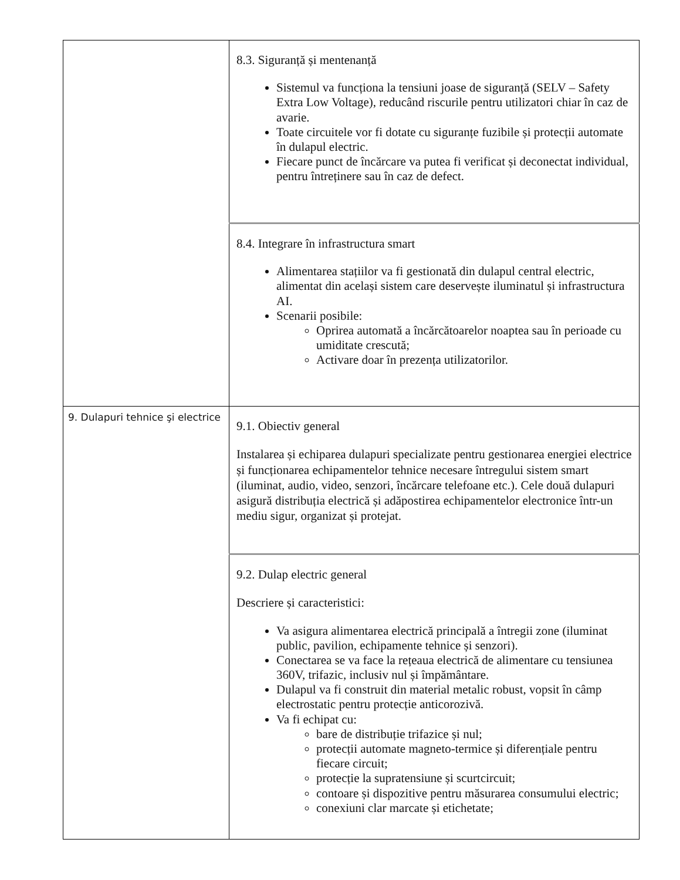| | 8.3. Siguranță și mentenanță Sistemul va funcționa la tensiuni joase de siguranță (SELV – Safety Extra Low Voltage), reducând riscurile pentru utilizatori chiar în caz de avarie. Toate circuitele vor fi dotate cu siguranțe fuzibile și protecții automate în dulapul electric. Fiecare punct de încărcare va putea fi verificat și deconectat individual, pentru întreținere sau în caz de defect. |
| | 8.4. Integrare în infrastructura smart Alimentarea stațiilor va fi gestionată din dulapul central electric, alimentat din același sistem care deservește iluminatul și infrastructura AI. Scenarii posibile: Oprirea automată a încărcătoarelor noaptea sau în perioade cu umiditate crescută; Activare doar în prezența utilizatorilor. |
| 9. Dulapuri tehnice şi electrice | 9.1. Obiectiv general Instalarea și echiparea dulapuri specializate pentru gestionarea energiei electrice și funcționarea echipamentelor tehnice necesare întregului sistem smart (iluminat, audio, video, senzori, încărcare telefoane etc.). Cele două dulapuri asigură distribuția electrică și adăpostirea echipamentelor electronice într-un mediu sigur, organizat și protejat. |
| | 9.2. Dulap electric general Descriere și caracteristici: Va asigura alimentarea electrică principală a întregii zone (iluminat public, pavilion, echipamente tehnice și senzori). Conectarea se va face la rețeaua electrică de alimentare cu tensiunea 360V, trifazic, inclusiv nul și împământare. Dulapul va fi construit din material metalic robust, vopsit în câmp electrostatic pentru protecție anticorozivă. Va fi echipat cu: bare de distribuție trifazice și nul; protecții automate magneto-termice și diferențiale pentru fiecare circuit; protecție la supratensiune și scurtcircuit; contoare și dispozitive pentru măsurarea consumului electric; conexiuni clar marcate și etichetate; |